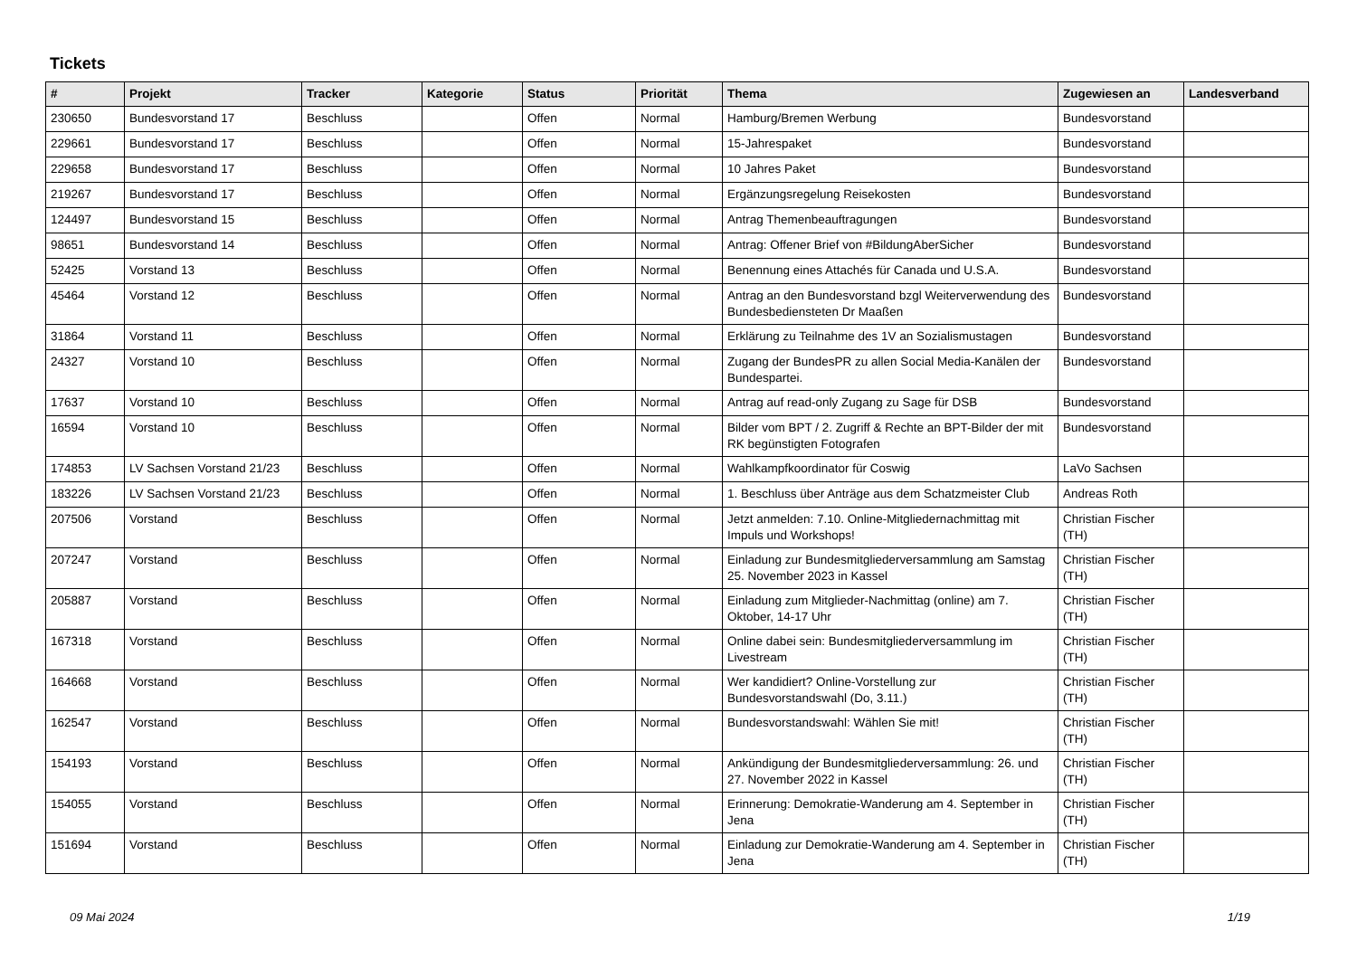Tickets
| # | Projekt | Tracker | Kategorie | Status | Priorität | Thema | Zugewiesen an | Landesverband |
| --- | --- | --- | --- | --- | --- | --- | --- | --- |
| 230650 | Bundesvorstand 17 | Beschluss | | Offen | Normal | Hamburg/Bremen Werbung | Bundesvorstand | |
| 229661 | Bundesvorstand 17 | Beschluss | | Offen | Normal | 15-Jahrespaket | Bundesvorstand | |
| 229658 | Bundesvorstand 17 | Beschluss | | Offen | Normal | 10 Jahres Paket | Bundesvorstand | |
| 219267 | Bundesvorstand 17 | Beschluss | | Offen | Normal | Ergänzungsregelung Reisekosten | Bundesvorstand | |
| 124497 | Bundesvorstand 15 | Beschluss | | Offen | Normal | Antrag Themenbeauftragungen | Bundesvorstand | |
| 98651 | Bundesvorstand 14 | Beschluss | | Offen | Normal | Antrag: Offener Brief von #BildungAberSicher | Bundesvorstand | |
| 52425 | Vorstand 13 | Beschluss | | Offen | Normal | Benennung eines Attachés für Canada und U.S.A. | Bundesvorstand | |
| 45464 | Vorstand 12 | Beschluss | | Offen | Normal | Antrag an den Bundesvorstand bzgl Weiterverwendung des Bundesbediensteten Dr Maaßen | Bundesvorstand | |
| 31864 | Vorstand 11 | Beschluss | | Offen | Normal | Erklärung zu Teilnahme des 1V an Sozialismustagen | Bundesvorstand | |
| 24327 | Vorstand 10 | Beschluss | | Offen | Normal | Zugang der BundesPR zu allen Social Media-Kanälen der Bundespartei. | Bundesvorstand | |
| 17637 | Vorstand 10 | Beschluss | | Offen | Normal | Antrag auf read-only Zugang zu Sage für DSB | Bundesvorstand | |
| 16594 | Vorstand 10 | Beschluss | | Offen | Normal | Bilder vom BPT / 2. Zugriff & Rechte an BPT-Bilder der mit RK begünstigten Fotografen | Bundesvorstand | |
| 174853 | LV Sachsen Vorstand 21/23 | Beschluss | | Offen | Normal | Wahlkampfkoordinator für Coswig | LaVo Sachsen | |
| 183226 | LV Sachsen Vorstand 21/23 | Beschluss | | Offen | Normal | 1. Beschluss über Anträge aus dem Schatzmeister Club | Andreas Roth | |
| 207506 | Vorstand | Beschluss | | Offen | Normal | Jetzt anmelden: 7.10. Online-Mitgliedernachmittag mit Impuls und Workshops! | Christian Fischer (TH) | |
| 207247 | Vorstand | Beschluss | | Offen | Normal | Einladung zur Bundesmitgliederversammlung am Samstag 25. November 2023 in Kassel | Christian Fischer (TH) | |
| 205887 | Vorstand | Beschluss | | Offen | Normal | Einladung zum Mitglieder-Nachmittag (online) am 7. Oktober, 14-17 Uhr | Christian Fischer (TH) | |
| 167318 | Vorstand | Beschluss | | Offen | Normal | Online dabei sein: Bundesmitgliederversammlung im Livestream | Christian Fischer (TH) | |
| 164668 | Vorstand | Beschluss | | Offen | Normal | Wer kandidiert? Online-Vorstellung zur Bundesvorstandswahl (Do, 3.11.) | Christian Fischer (TH) | |
| 162547 | Vorstand | Beschluss | | Offen | Normal | Bundesvorstandswahl: Wählen Sie mit! | Christian Fischer (TH) | |
| 154193 | Vorstand | Beschluss | | Offen | Normal | Ankündigung der Bundesmitgliederversammlung: 26. und 27. November 2022 in Kassel | Christian Fischer (TH) | |
| 154055 | Vorstand | Beschluss | | Offen | Normal | Erinnerung: Demokratie-Wanderung am 4. September in Jena | Christian Fischer (TH) | |
| 151694 | Vorstand | Beschluss | | Offen | Normal | Einladung zur Demokratie-Wanderung am 4. September in Jena | Christian Fischer (TH) | |
09 Mai 2024 1/19